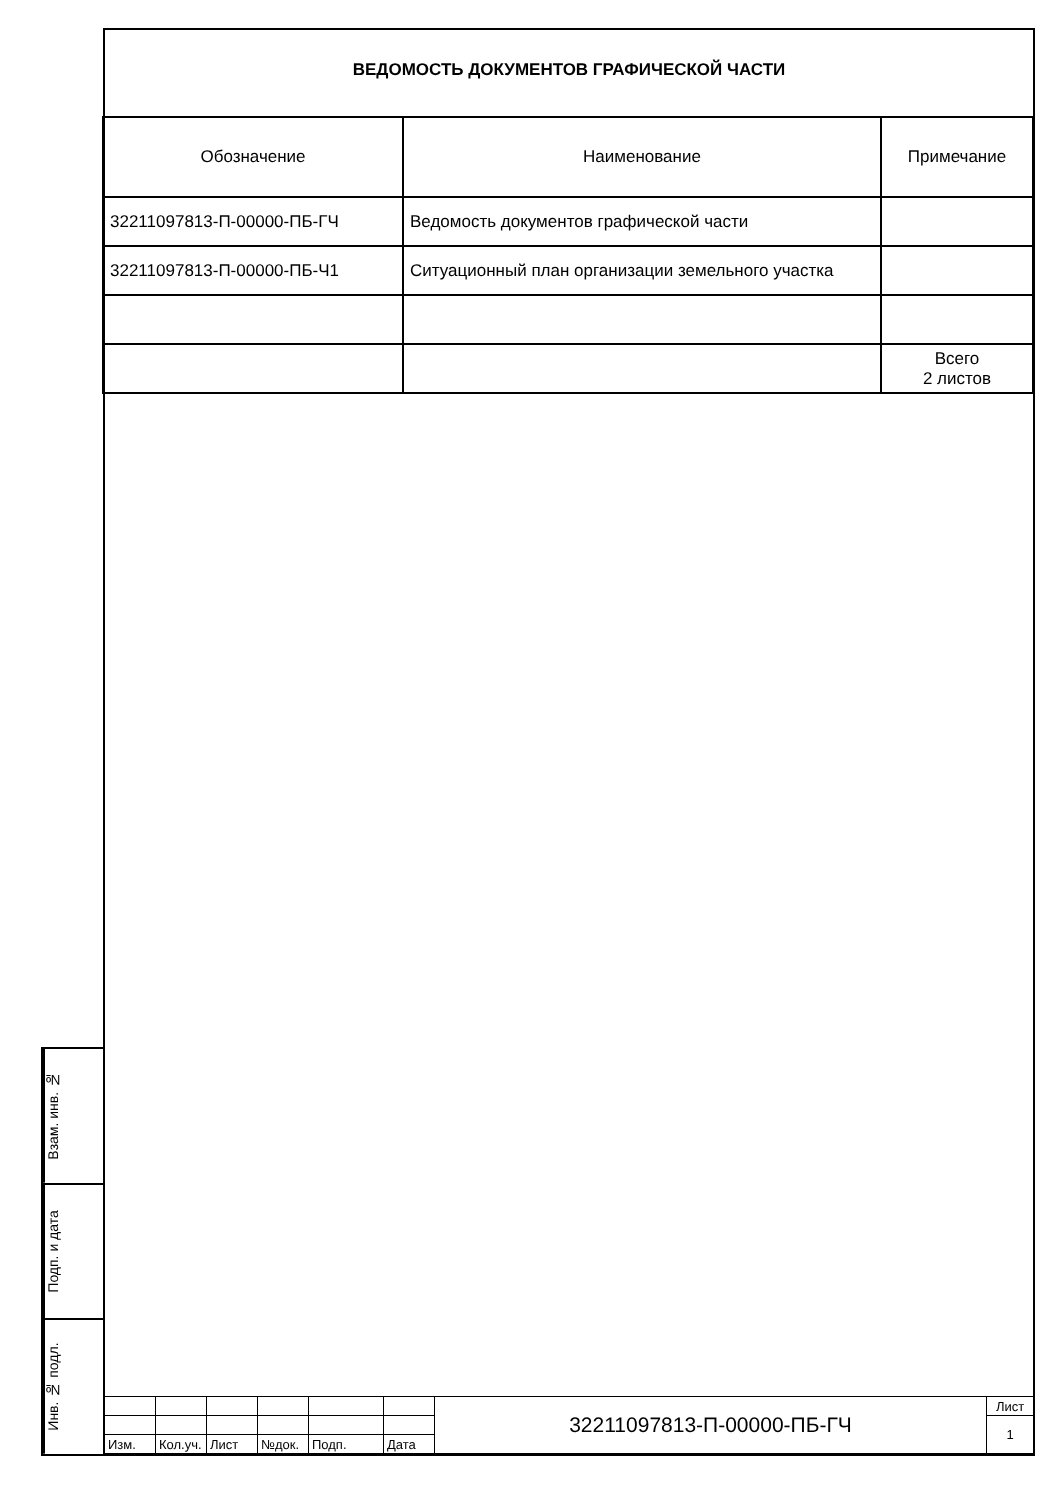ВЕДОМОСТЬ ДОКУМЕНТОВ ГРАФИЧЕСКОЙ ЧАСТИ
| Обозначение | Наименование | Примечание |
| --- | --- | --- |
| 32211097813-П-00000-ПБ-ГЧ | Ведомость документов графической части | |
| 32211097813-П-00000-ПБ-Ч1 | Ситуационный план организации земельного участка | |
| | | Всего 2 листов |
Взам. инв. №
Подп. и дата
Инв. № подл.
| | | | | | | 32211097813-П-00000-ПБ-ГЧ | Лист |
| | | | | | | | 1 |
| Изм. | Кол.уч. | Лист | №док. | Подп. | Дата | | |